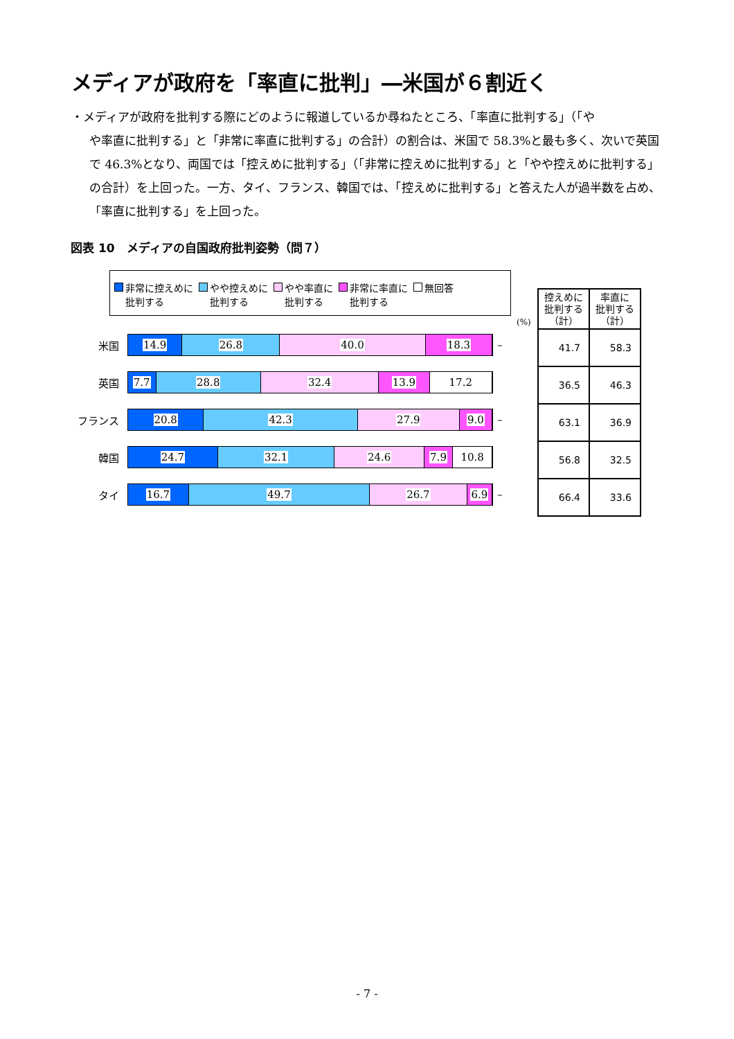メディアが政府を「率直に批判」―米国が６割近く
・メディアが政府を批判する際にどのように報道しているか尋ねたところ、「率直に批判する」（「や
や率直に批判する」と「非常に率直に批判する」の合計）の割合は、米国で 58.3%と最も多く、次いで英国で 46.3%となり、両国では「控えめに批判する」（「非常に控えめに批判する」と「やや控えめに批判する」の合計）を上回った。一方、タイ、フランス、韓国では、「控えめに批判する」と答えた人が過半数を占め、「率直に批判する」を上回った。
図表 10　メディアの自国政府批判姿勢（問７）
非常に控えめに
批判する
やや控えめに
批判する
やや率直に
批判する
非常に率直に
批判する
無回答
(%)
米国
14.9 26.8 40.0 18.3
–
英国
7.7 28.8 32.4 13.9 17.2
フランス
20.8 42.3 27.9 9.0
–
韓国
24.7 32.1 24.6 7.9 10.8
タイ
16.7 49.7 26.7 6.9
–
| 控えめに 批判する （計） | 率直に 批判する （計） |
| --- | --- |
| 41.7 | 58.3 |
| 36.5 | 46.3 |
| 63.1 | 36.9 |
| 56.8 | 32.5 |
| 66.4 | 33.6 |
- 7 -